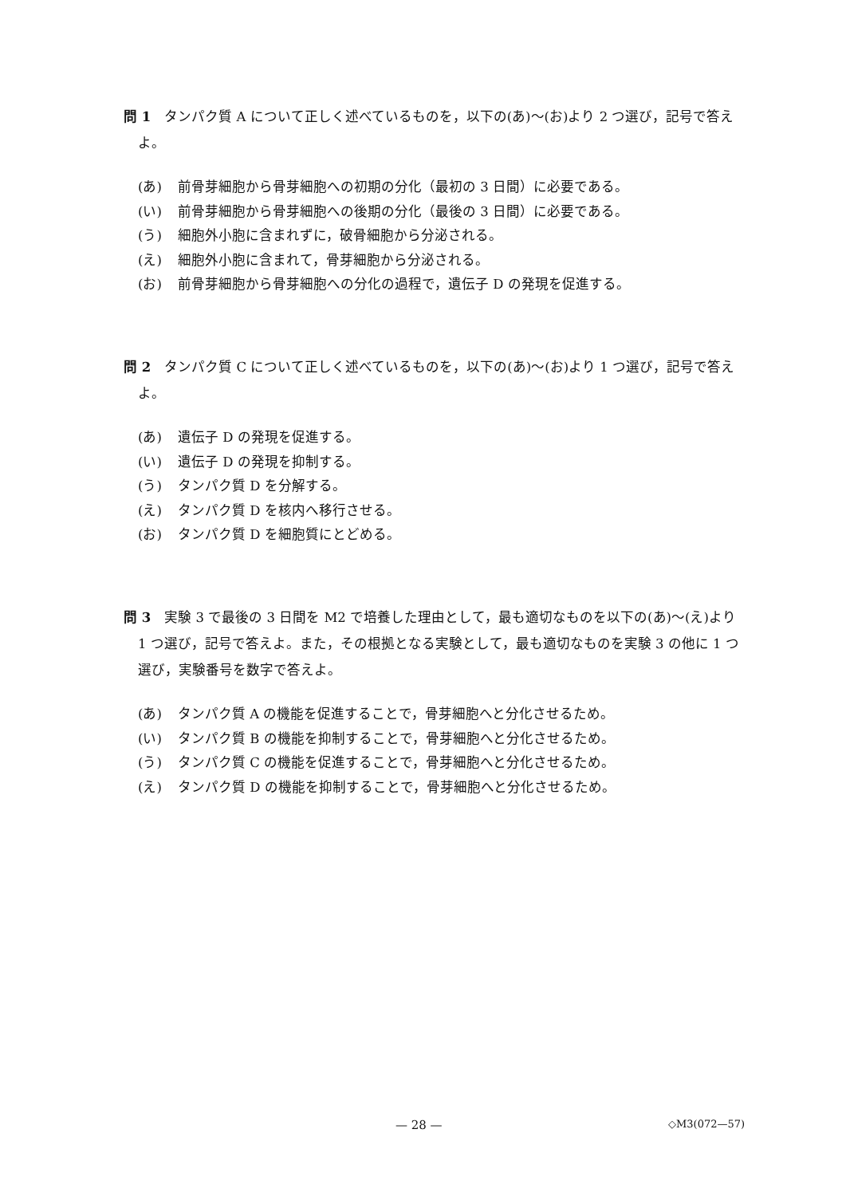問 1　タンパク質 A について正しく述べているものを，以下の(あ)～(お)より 2 つ選び，記号で答えよ。
(あ) 前骨芽細胞から骨芽細胞への初期の分化（最初の 3 日間）に必要である。
(い) 前骨芽細胞から骨芽細胞への後期の分化（最後の 3 日間）に必要である。
(う) 細胞外小胞に含まれずに，破骨細胞から分泌される。
(え) 細胞外小胞に含まれて，骨芽細胞から分泌される。
(お) 前骨芽細胞から骨芽細胞への分化の過程で，遺伝子 D の発現を促進する。
問 2　タンパク質 C について正しく述べているものを，以下の(あ)～(お)より 1 つ選び，記号で答えよ。
(あ) 遺伝子 D の発現を促進する。
(い) 遺伝子 D の発現を抑制する。
(う) タンパク質 D を分解する。
(え) タンパク質 D を核内へ移行させる。
(お) タンパク質 D を細胞質にとどめる。
問 3　実験 3 で最後の 3 日間を M2 で培養した理由として，最も適切なものを以下の(あ)～(え)より 1 つ選び，記号で答えよ。また，その根拠となる実験として，最も適切なものを実験 3 の他に 1 つ選び，実験番号を数字で答えよ。
(あ) タンパク質 A の機能を促進することで，骨芽細胞へと分化させるため。
(い) タンパク質 B の機能を抑制することで，骨芽細胞へと分化させるため。
(う) タンパク質 C の機能を促進することで，骨芽細胞へと分化させるため。
(え) タンパク質 D の機能を抑制することで，骨芽細胞へと分化させるため。
— 28 — ◇M3(072—57)